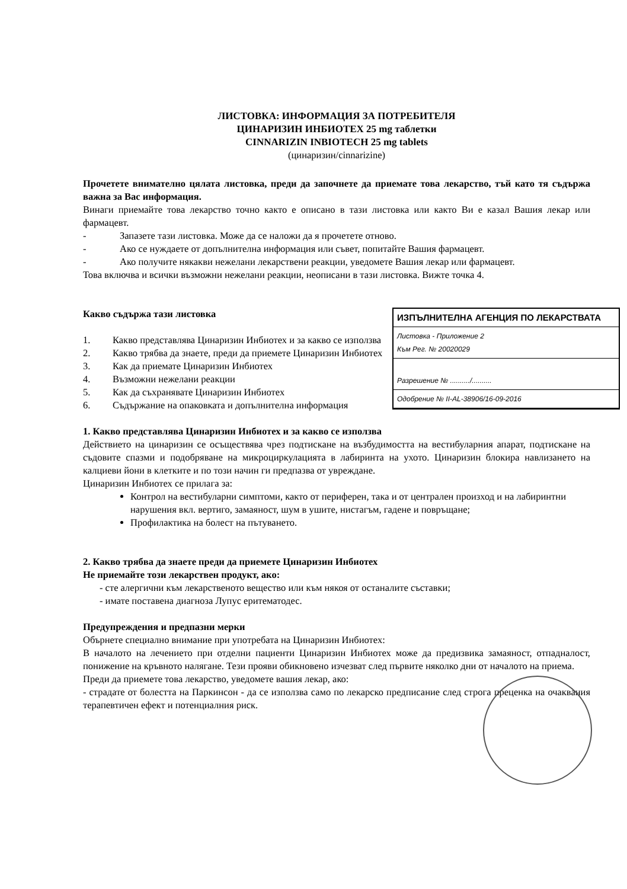ЛИСТОВКА: ИНФОРМАЦИЯ ЗА ПОТРЕБИТЕЛЯ
ЦИНАРИЗИН ИНБИОТЕХ 25 mg таблетки
CINNARIZIN INBIOTECH 25 mg tablets
(цинаризин/cinnarizine)
Прочетете внимателно цялата листовка, преди да започнете да приемате това лекарство, тъй като тя съдържа важна за Вас информация.
Винаги приемайте това лекарство точно както е описано в тази листовка или както Ви е казал Вашия лекар или фармацевт.
- Запазете тази листовка. Може да се наложи да я прочетете отново.
- Ако се нуждаете от допълнителна информация или съвет, попитайте Вашия фармацевт.
- Ако получите някакви нежелани лекарствени реакции, уведомете Вашия лекар или фармацевт.
Това включва и всички възможни нежелани реакции, неописани в тази листовка. Вижте точка 4.
ИЗПЪЛНИТЕЛНА АГЕНЦИЯ ПО ЛЕКАРСТВАТА
Листовка - Приложение 2
Към Рег. № 20020029
Разрешение № ........../..........
Одобрение № II-AL-38906/16-09-2016
Какво съдържа тази листовка
1. Какво представлява Цинаризин Инбиотех и за какво се използва
2. Какво трябва да знаете, преди да приемете Цинаризин Инбиотех
3. Как да приемате Цинаризин Инбиотех
4. Възможни нежелани реакции
5. Как да съхранявате Цинаризин Инбиотех
6. Съдържание на опаковката и допълнителна информация
1. Какво представлява Цинаризин Инбиотех и за какво се използва
Действието на цинаризин се осъществява чрез подтискане на възбудимостта на вестибуларния апарат, подтискане на съдовите спазми и подобряване на микроциркулацията в лабиринта на ухото. Цинаризин блокира навлизането на калциеви йони в клетките и по този начин ги предпазва от увреждане.
Цинаризин Инбиотех се прилага за:
Контрол на вестибуларни симптоми, както от периферен, така и от централен произход и на лабиринтни нарушения вкл. вертиго, замаяност, шум в ушите, нистагъм, гадене и повръщане;
Профилактика на болест на пътуването.
2. Какво трябва да знаете преди да приемете Цинаризин Инбиотех
Не приемайте този лекарствен продукт, ако:
- сте алергични към лекарственото вещество или към някоя от останалите съставки;
- имате поставена диагноза Лупус еритематодес.
Предупреждения и предпазни мерки
Обърнете специално внимание при употребата на Цинаризин Инбиотех:
В началото на лечението при отделни пациенти Цинаризин Инбиотех може да предизвика замаяност, отпадналост, понижение на кръвното налягане. Тези прояви обикновено изчезват след първите няколко дни от началото на приема.
Преди да приемете това лекарство, уведомете вашия лекар, ако:
- страдате от болестта на Паркинсон - да се използва само по лекарско предписание след строга преценка на очаквания терапевтичен ефект и потенциалния риск.